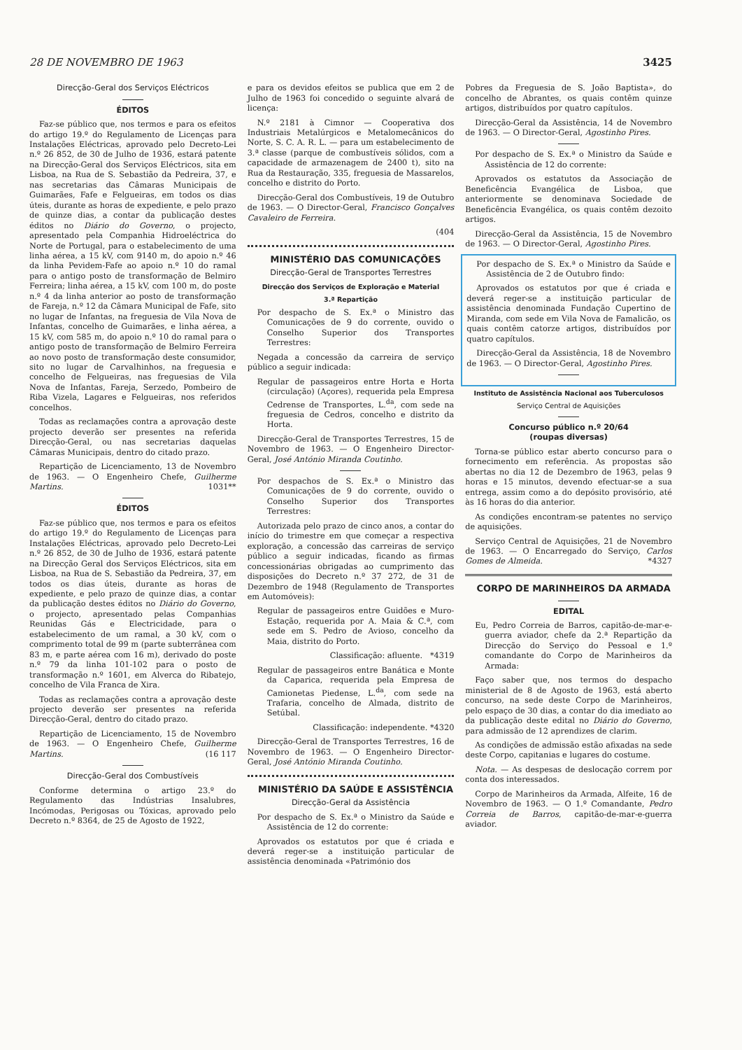28 DE NOVEMBRO DE 1963 3425
Direcção-Geral dos Serviços Eléctricos
ÉDITOS
Faz-se público que, nos termos e para os efeitos do artigo 19.º do Regulamento de Licenças para Instalações Eléctricas, aprovado pelo Decreto-Lei n.º 26 852, de 30 de Julho de 1936, estará patente na Direcção-Geral dos Serviços Eléctricos, sita em Lisboa, na Rua de S. Sebastião da Pedreira, 37, e nas secretarias das Câmaras Municipais de Guimarães, Fafe e Felgueiras, em todos os dias úteis, durante as horas de expediente, e pelo prazo de quinze dias, a contar da publicação destes éditos no Diário do Governo, o projecto, apresentado pela Companhia Hidroeléctrica do Norte de Portugal, para o estabelecimento de uma linha aérea, a 15 kV, com 9140 m, do apoio n.º 46 da linha Pevidem-Fafe ao apoio n.º 10 do ramal para o antigo posto de transformação de Belmiro Ferreira; linha aérea, a 15 kV, com 100 m, do poste n.º 4 da linha anterior ao posto de transformação de Fareja, n.º 12 da Câmara Municipal de Fafe, sito no lugar de Infantas, na freguesia de Vila Nova de Infantas, concelho de Guimarães, e linha aérea, a 15 kV, com 585 m, do apoio n.º 10 do ramal para o antigo posto de transformação de Belmiro Ferreira ao novo posto de transformação deste consumidor, sito no lugar de Carvalhinhos, na freguesia e concelho de Felgueiras, nas freguesias de Vila Nova de Infantas, Fareja, Serzedo, Pombeiro de Riba Vizela, Lagares e Felgueiras, nos referidos concelhos.
Todas as reclamações contra a aprovação deste projecto deverão ser presentes na referida Direcção-Geral, ou nas secretarias daquelas Câmaras Municipais, dentro do citado prazo.
Repartição de Licenciamento, 13 de Novembro de 1963. — O Engenheiro Chefe, Guilherme Martins. 1031**
ÉDITOS
Faz-se público que, nos termos e para os efeitos do artigo 19.º do Regulamento de Licenças para Instalações Eléctricas, aprovado pelo Decreto-Lei n.º 26 852, de 30 de Julho de 1936, estará patente na Direcção Geral dos Serviços Eléctricos, sita em Lisboa, na Rua de S. Sebastião da Pedreira, 37, em todos os dias úteis, durante as horas de expediente, e pelo prazo de quinze dias, a contar da publicação destes éditos no Diário do Governo, o projecto, apresentado pelas Companhias Reunidas Gás e Electricidade, para o estabelecimento de um ramal, a 30 kV, com o comprimento total de 99 m (parte subterrânea com 83 m, e parte aérea com 16 m), derivado do poste n.º 79 da linha 101-102 para o posto de transformação n.º 1601, em Alverca do Ribatejo, concelho de Vila Franca de Xira.
Todas as reclamações contra a aprovação deste projecto deverão ser presentes na referida Direcção-Geral, dentro do citado prazo.
Repartição de Licenciamento, 15 de Novembro de 1963. — O Engenheiro Chefe, Guilherme Martins. (16 117
Direcção-Geral dos Combustíveis
Conforme determina o artigo 23.º do Regulamento das Indústrias Insalubres, Incómodas, Perigosas ou Tóxicas, aprovado pelo Decreto n.º 8364, de 25 de Agosto de 1922,
e para os devidos efeitos se publica que em 2 de Julho de 1963 foi concedido o seguinte alvará de licença:
N.º 2181 à Cimnor — Cooperativa dos Industriais Metalúrgicos e Metalomecânicos do Norte, S. C. A. R. L. — para um estabelecimento de 3.ª classe (parque de combustíveis sólidos, com a capacidade de armazenagem de 2400 t), sito na Rua da Restauração, 335, freguesia de Massarelos, concelho e distrito do Porto.
Direcção-Geral dos Combustíveis, 19 de Outubro de 1963. — O Director-Geral, Francisco Gonçalves Cavaleiro de Ferreira.
(404
MINISTÉRIO DAS COMUNICAÇÕES
Direcção-Geral de Transportes Terrestres
Direcção dos Serviços de Exploração e Material
3.ª Repartição
Por despacho de S. Ex.ª o Ministro das Comunicações de 9 do corrente, ouvido o Conselho Superior dos Transportes Terrestres:
Negada a concessão da carreira de serviço público a seguir indicada:
Regular de passageiros entre Horta e Horta (circulação) (Açores), requerida pela Empresa Cedrense de Transportes, L.<sup>da</sup>, com sede na freguesia de Cedros, concelho e distrito da Horta.
Direcção-Geral de Transportes Terrestres, 15 de Novembro de 1963. — O Engenheiro Director-Geral, José António Miranda Coutinho.
Por despachos de S. Ex.ª o Ministro das Comunicações de 9 do corrente, ouvido o Conselho Superior dos Transportes Terrestres:
Autorizada pelo prazo de cinco anos, a contar do início do trimestre em que começar a respectiva exploração, a concessão das carreiras de serviço público a seguir indicadas, ficando as firmas concessionárias obrigadas ao cumprimento das disposições do Decreto n.º 37 272, de 31 de Dezembro de 1948 (Regulamento de Transportes em Automóveis):
Regular de passageiros entre Guidões e Muro-Estação, requerida por A. Maia & C.ª, com sede em S. Pedro de Avioso, concelho da Maia, distrito do Porto.
Classificação: afluente. *4319
Regular de passageiros entre Banática e Monte da Caparica, requerida pela Empresa de Camionetas Piedense, L.<sup>da</sup>, com sede na Trafaria, concelho de Almada, distrito de Setúbal.
Classificação: independente. *4320
Direcção-Geral de Transportes Terrestres, 16 de Novembro de 1963. — O Engenheiro Director-Geral, José António Miranda Coutinho.
MINISTÉRIO DA SAÚDE E ASSISTÊNCIA
Direcção-Geral da Assistência
Por despacho de S. Ex.ª o Ministro da Saúde e Assistência de 12 do corrente:
Aprovados os estatutos por que é criada e deverá reger-se a instituição particular de assistência denominada «Património dos
Pobres da Freguesia de S. João Baptista», do concelho de Abrantes, os quais contêm quinze artigos, distribuídos por quatro capítulos.
Direcção-Geral da Assistência, 14 de Novembro de 1963. — O Director-Geral, Agostinho Pires.
Por despacho de S. Ex.ª o Ministro da Saúde e Assistência de 12 do corrente:
Aprovados os estatutos da Associação de Beneficência Evangélica de Lisboa, que anteriormente se denominava Sociedade de Beneficência Evangélica, os quais contêm dezoito artigos.
Direcção-Geral da Assistência, 15 de Novembro de 1963. — O Director-Geral, Agostinho Pires.
Por despacho de S. Ex.ª o Ministro da Saúde e Assistência de 2 de Outubro findo:
Aprovados os estatutos por que é criada e deverá reger-se a instituição particular de assistência denominada Fundação Cupertino de Miranda, com sede em Vila Nova de Famalicão, os quais contêm catorze artigos, distribuídos por quatro capítulos.
Direcção-Geral da Assistência, 18 de Novembro de 1963. — O Director-Geral, Agostinho Pires.
Instituto de Assistência Nacional aos Tuberculosos
Serviço Central de Aquisições
Concurso público n.º 20/64
(roupas diversas)
Torna-se público estar aberto concurso para o fornecimento em referência. As propostas são abertas no dia 12 de Dezembro de 1963, pelas 9 horas e 15 minutos, devendo efectuar-se a sua entrega, assim como a do depósito provisório, até às 16 horas do dia anterior.
As condições encontram-se patentes no serviço de aquisições.
Serviço Central de Aquisições, 21 de Novembro de 1963. — O Encarregado do Serviço, Carlos Gomes de Almeida. *4327
CORPO DE MARINHEIROS DA ARMADA
EDITAL
Eu, Pedro Correia de Barros, capitão-de-mar-e-guerra aviador, chefe da 2.ª Repartição da Direcção do Serviço do Pessoal e 1.º comandante do Corpo de Marinheiros da Armada:
Faço saber que, nos termos do despacho ministerial de 8 de Agosto de 1963, está aberto concurso, na sede deste Corpo de Marinheiros, pelo espaço de 30 dias, a contar do dia imediato ao da publicação deste edital no Diário do Governo, para admissão de 12 aprendizes de clarim.
As condições de admissão estão afixadas na sede deste Corpo, capitanias e lugares do costume.
Nota. — As despesas de deslocação correm por conta dos interessados.
Corpo de Marinheiros da Armada, Alfeite, 16 de Novembro de 1963. — O 1.º Comandante, Pedro Correia de Barros, capitão-de-mar-e-guerra aviador.